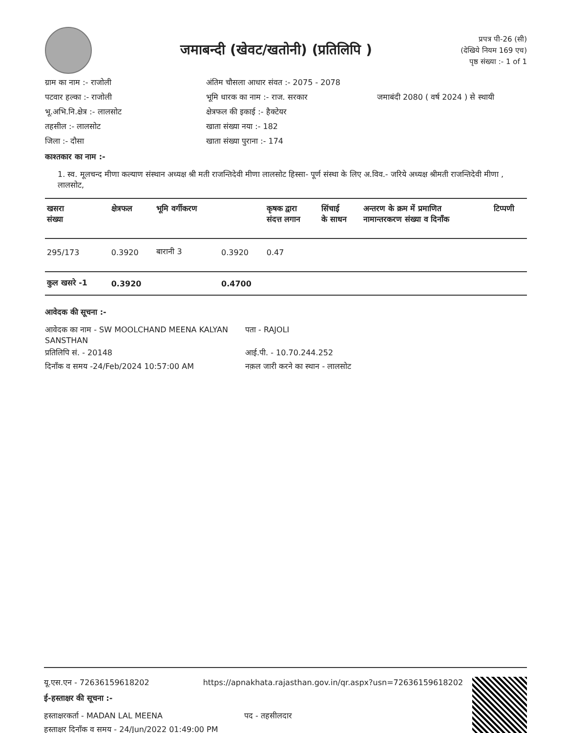जमाबन्दी (खेवट/खतोनी) (प्रतिलिपि )
प्रपत्र पी-26 (सी)
(देखिये नियम 169 एच)
पृष्ठ संख्या :- 1 of 1
ग्राम का नाम :- राजोली
अंतिम चौसला आधार संवत :- 2075 - 2078
पटवार हल्का :- राजोली
भूमि धारक का नाम :- राज. सरकार
जमाबंदी 2080 ( वर्ष 2024 ) से स्थायी
भू.अभि.नि.क्षेत्र :- लालसोट
क्षेत्रफल की इकाई :- हैक्टेयर
तहसील :- लालसोट
खाता संख्या नया :- 182
जिला :- दौसा
खाता संख्या पुराना :- 174
काश्तकार का नाम :-
1. स्व. मूलचन्द मीणा कल्याण संस्थान अध्यक्ष श्री मती राजन्तिदेवी मीणा लालसोट हिस्सा- पूर्ण संस्था के लिए अ.विव.- जरिये अध्यक्ष श्रीमती राजन्तिदेवी मीणा , लालसोट,
| खसरा संख्या | क्षेत्रफल | भूमि वर्गीकरण | | कृषक द्वारा संदत्त लगान | सिंचाई के साधन | अन्तरण के क्रम में प्रमाणित नामान्तरकरण संख्या व दिनाँक | टिप्पणी |
| --- | --- | --- | --- | --- | --- | --- | --- |
| 295/173 | 0.3920 | बारानी 3 | 0.3920 | 0.47 | | | |
| कुल खसरे -1 | 0.3920 | | 0.4700 | | | | |
आवेदक की सूचना :-
आवेदक का नाम - SW MOOLCHAND MEENA KALYAN SANSTHAN
पता - RAJOLI
प्रतिलिपि सं. - 20148
आई.पी. - 10.70.244.252
दिनाँक व समय -24/Feb/2024 10:57:00 AM
नक़ल जारी करने का स्थान - लालसोट
यू.एस.एन - 72636159618202 https://apnakhata.rajasthan.gov.in/qr.aspx?usn=72636159618202
ई-हस्ताक्षर की सूचना :-
हस्ताक्षरकर्ता - MADAN LAL MEENA
पद - तहसीलदार
हस्ताक्षर दिनाँक व समय - 24/Jun/2022 01:49:00 PM